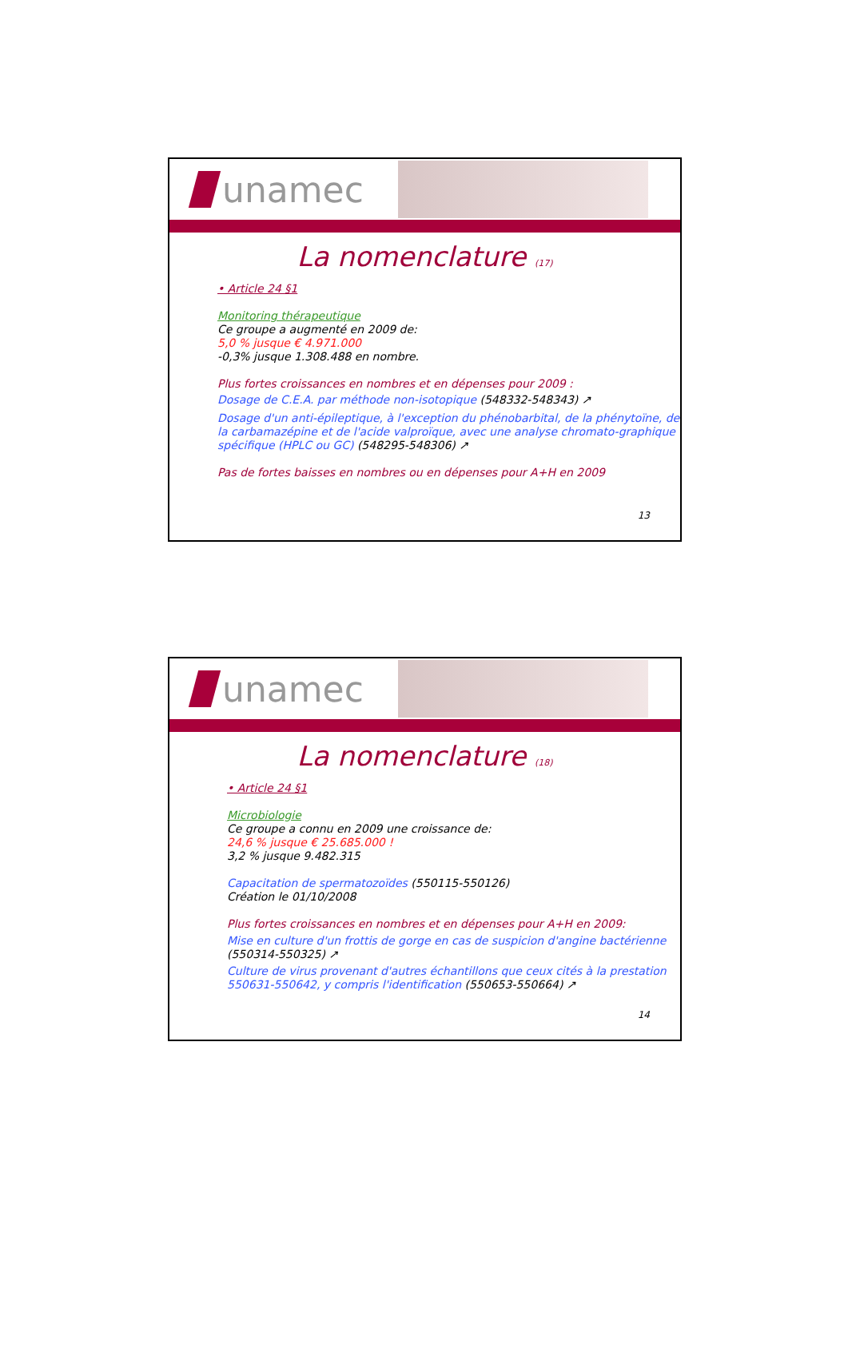unamec
La nomenclature (17)
• Article 24 §1
Monitoring thérapeutique
Ce groupe a augmenté en 2009 de:
5,0 % jusque € 4.971.000
-0,3% jusque 1.308.488 en nombre.
Plus fortes croissances en nombres et en dépenses pour 2009 :
Dosage de C.E.A. par méthode non-isotopique (548332-548343) ↗
Dosage d'un anti-épileptique, à l'exception du phénobarbital, de la phénytoïne, de la carbamazépine et de l'acide valproïque, avec une analyse chromato-graphique spécifique (HPLC ou GC) (548295-548306) ↗
Pas de fortes baisses en nombres ou en dépenses pour A+H en 2009
13
unamec
La nomenclature (18)
• Article 24 §1
Microbiologie
Ce groupe a connu en 2009 une croissance de:
24,6 % jusque € 25.685.000 !
3,2 % jusque 9.482.315
Capacitation de spermatozoïdes (550115-550126)
Création le 01/10/2008
Plus fortes croissances en nombres et en dépenses pour A+H en 2009:
Mise en culture d'un frottis de gorge en cas de suspicion d'angine bactérienne (550314-550325) ↗
Culture de virus provenant d'autres échantillons que ceux cités à la prestation 550631-550642, y compris l'identification (550653-550664) ↗
14